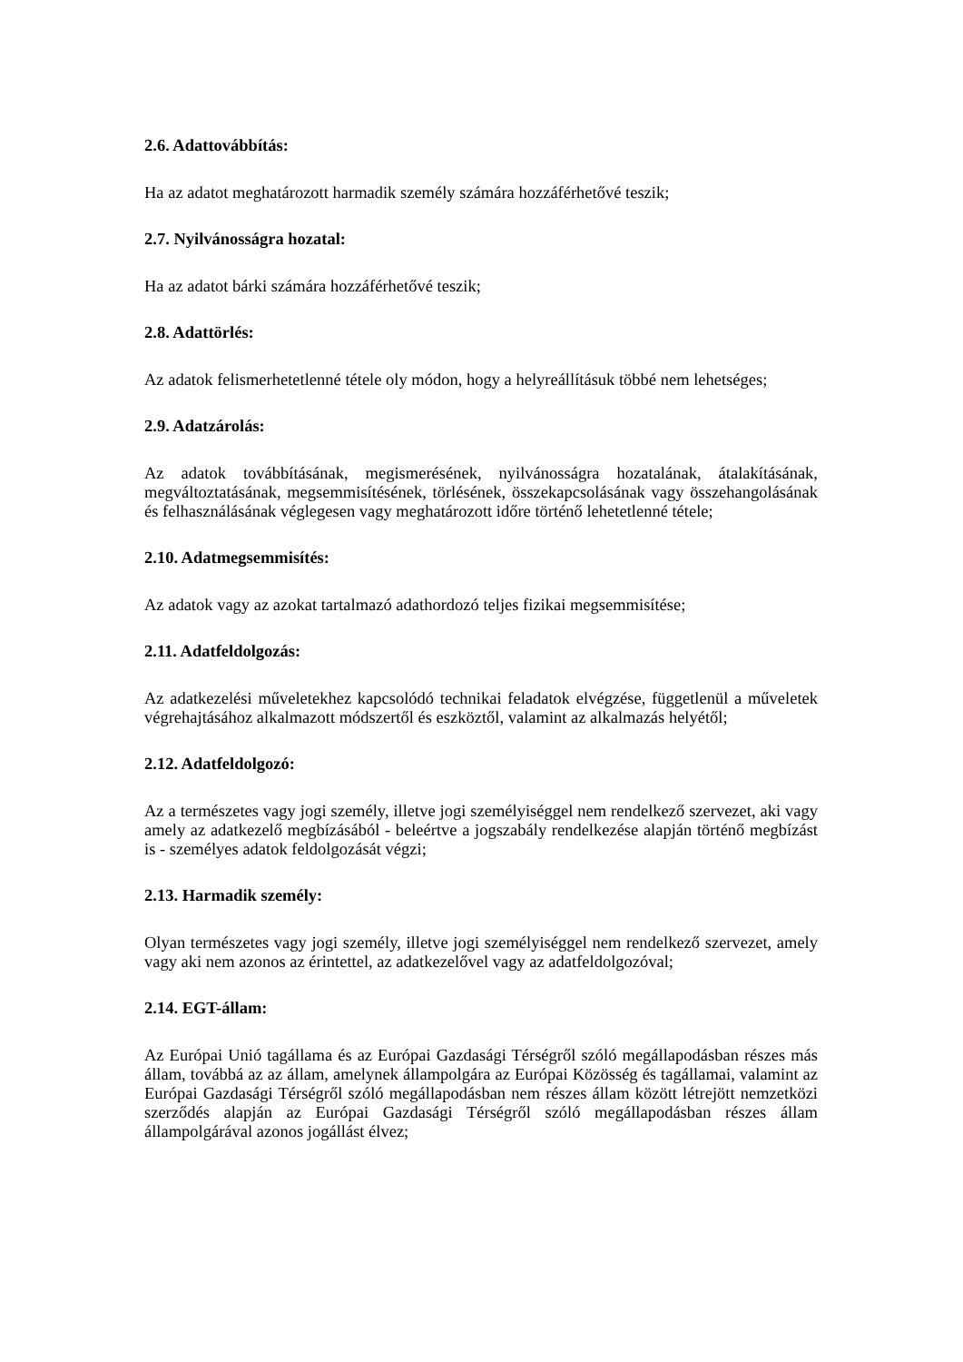2.6. Adattovábbítás:
Ha az adatot meghatározott harmadik személy számára hozzáférhetővé teszik;
2.7. Nyilvánosságra hozatal:
Ha az adatot bárki számára hozzáférhetővé teszik;
2.8. Adattörlés:
Az adatok felismerhetetlenné tétele oly módon, hogy a helyreállításuk többé nem lehetséges;
2.9. Adatzárolás:
Az adatok továbbításának, megismerésének, nyilvánosságra hozatalának, átalakításának, megváltoztatásának, megsemmisítésének, törlésének, összekapcsolásának vagy összehangolásának és felhasználásának véglegesen vagy meghatározott időre történő lehetetlenné tétele;
2.10. Adatmegsemmisítés:
Az adatok vagy az azokat tartalmazó adathordozó teljes fizikai megsemmisítése;
2.11. Adatfeldolgozás:
Az adatkezelési műveletekhez kapcsolódó technikai feladatok elvégzése, függetlenül a műveletek végrehajtásához alkalmazott módszertől és eszköztől, valamint az alkalmazás helyétől;
2.12. Adatfeldolgozó:
Az a természetes vagy jogi személy, illetve jogi személyiséggel nem rendelkező szervezet, aki vagy amely az adatkezelő megbízásából - beleértve a jogszabály rendelkezése alapján történő megbízást is - személyes adatok feldolgozását végzi;
2.13. Harmadik személy:
Olyan természetes vagy jogi személy, illetve jogi személyiséggel nem rendelkező szervezet, amely vagy aki nem azonos az érintettel, az adatkezelővel vagy az adatfeldolgozóval;
2.14. EGT-állam:
Az Európai Unió tagállama és az Európai Gazdasági Térségről szóló megállapodásban részes más állam, továbbá az az állam, amelynek állampolgára az Európai Közösség és tagállamai, valamint az Európai Gazdasági Térségről szóló megállapodásban nem részes állam között létrejött nemzetközi szerződés alapján az Európai Gazdasági Térségről szóló megállapodásban részes állam állampolgárával azonos jogállást élvez;